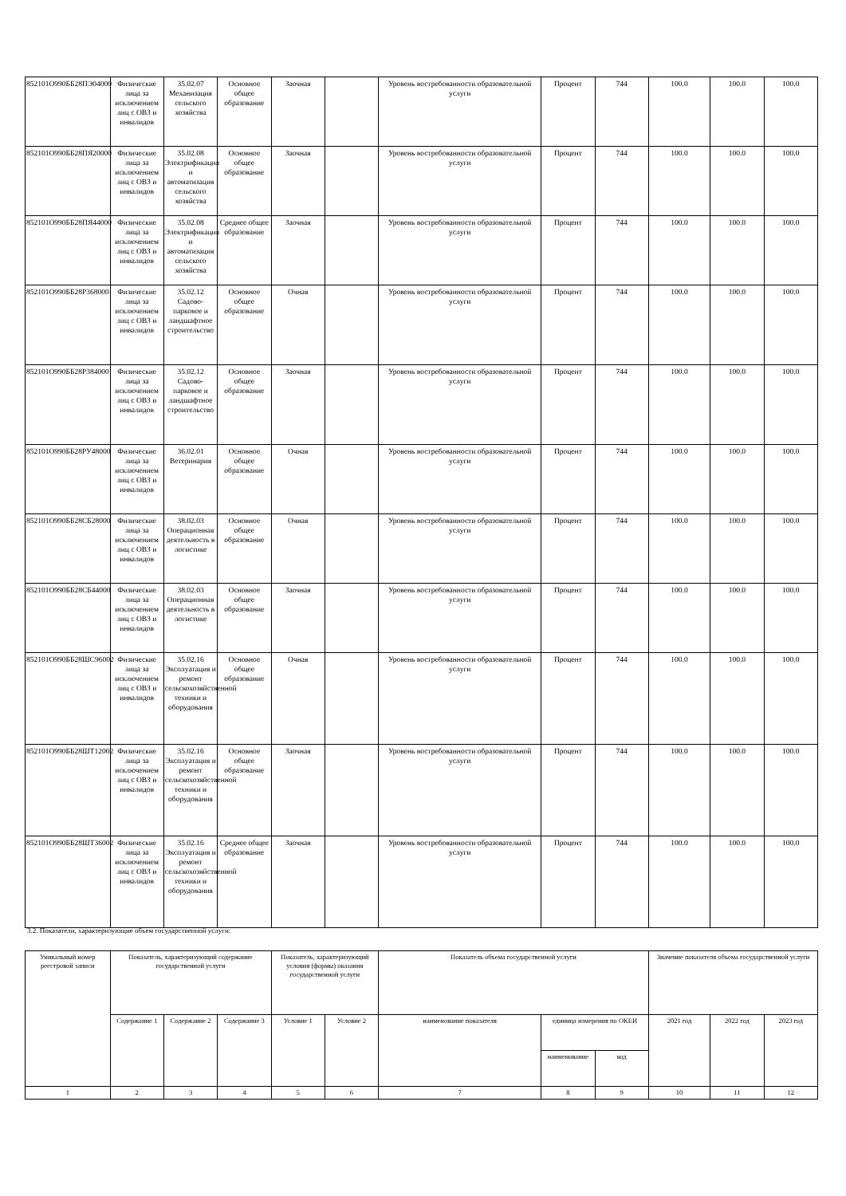| 852101О990ББ28ПЭ04000 | Физические лица за исключением лиц с ОВЗ и инвалидов | 35.02.07 Механизация сельского хозяйства | Основное общее образование | Заочная | | Уровень востребованности образовательной услуги | Процент | 744 | 100.0 | 100.0 | 100.0 |
| 852101О990ББ28ПЯ20000 | Физические лица за исключением лиц с ОВЗ и инвалидов | 35.02.08 Электрификация и автоматизация сельского хозяйства | Основное общее образование | Заочная | | Уровень востребованности образовательной услуги | Процент | 744 | 100.0 | 100.0 | 100.0 |
| 852101О990ББ28ПЯ44000 | Физические лица за исключением лиц с ОВЗ и инвалидов | 35.02.08 Электрификация и автоматизация сельского хозяйства | Среднее общее образование | Заочная | | Уровень востребованности образовательной услуги | Процент | 744 | 100.0 | 100.0 | 100.0 |
| 852101О990ББ28Р368000 | Физические лица за исключением лиц с ОВЗ и инвалидов | 35.02.12 Садово-парковое и ландшафтное строительство | Основное общее образование | Очная | | Уровень востребованности образовательной услуги | Процент | 744 | 100.0 | 100.0 | 100.0 |
| 852101О990ББ28Р384000 | Физические лица за исключением лиц с ОВЗ и инвалидов | 35.02.12 Садово-парковое и ландшафтное строительство | Основное общее образование | Заочная | | Уровень востребованности образовательной услуги | Процент | 744 | 100.0 | 100.0 | 100.0 |
| 852101О990ББ28РУ48000 | Физические лица за исключением лиц с ОВЗ и инвалидов | 36.02.01 Ветеринария | Основное общее образование | Очная | | Уровень востребованности образовательной услуги | Процент | 744 | 100.0 | 100.0 | 100.0 |
| 852101О990ББ28СБ28000 | Физические лица за исключением лиц с ОВЗ и инвалидов | 38.02.03 Операционная деятельность в логистике | Основное общее образование | Очная | | Уровень востребованности образовательной услуги | Процент | 744 | 100.0 | 100.0 | 100.0 |
| 852101О990ББ28СБ44000 | Физические лица за исключением лиц с ОВЗ и инвалидов | 38.02.03 Операционная деятельность в логистике | Основное общее образование | Заочная | | Уровень востребованности образовательной услуги | Процент | 744 | 100.0 | 100.0 | 100.0 |
| 852101О990ББ28ШС96002 | Физические лица за исключением лиц с ОВЗ и инвалидов | 35.02.16 Эксплуатация и ремонт сельскохозяйственной техники и оборудования | Основное общее образование | Очная | | Уровень востребованности образовательной услуги | Процент | 744 | 100.0 | 100.0 | 100.0 |
| 852101О990ББ28ШТ12002 | Физические лица за исключением лиц с ОВЗ и инвалидов | 35.02.16 Эксплуатация и ремонт сельскохозяйственной техники и оборудования | Основное общее образование | Заочная | | Уровень востребованности образовательной услуги | Процент | 744 | 100.0 | 100.0 | 100.0 |
| 852101О990ББ28ШТ36002 | Физические лица за исключением лиц с ОВЗ и инвалидов | 35.02.16 Эксплуатация и ремонт сельскохозяйственной техники и оборудования | Среднее общее образование | Заочная | | Уровень востребованности образовательной услуги | Процент | 744 | 100.0 | 100.0 | 100.0 |
3.2. Показатели, характеризующие объем государственной услуги:
| Уникальный номер реестровой записи | Показатель, характеризующий содержание государственной услуги | | | Показатель, характеризующий условия (формы) оказания государственной услуги | | Показатель объема государственной услуги | | | Значение показателя объема государственной услуги | | |
| --- | --- | --- | --- | --- | --- | --- | --- | --- | --- | --- | --- |
| | Содержание 1 | Содержание 2 | Содержание 3 | Условие 1 | Условие 2 | наименование показателя | единица измерения по ОКЕИ | | 2021 год | 2022 год | 2023 год |
| | | | | | | | наименование | код | | | |
| 1 | 2 | 3 | 4 | 5 | 6 | 7 | 8 | 9 | 10 | 11 | 12 |